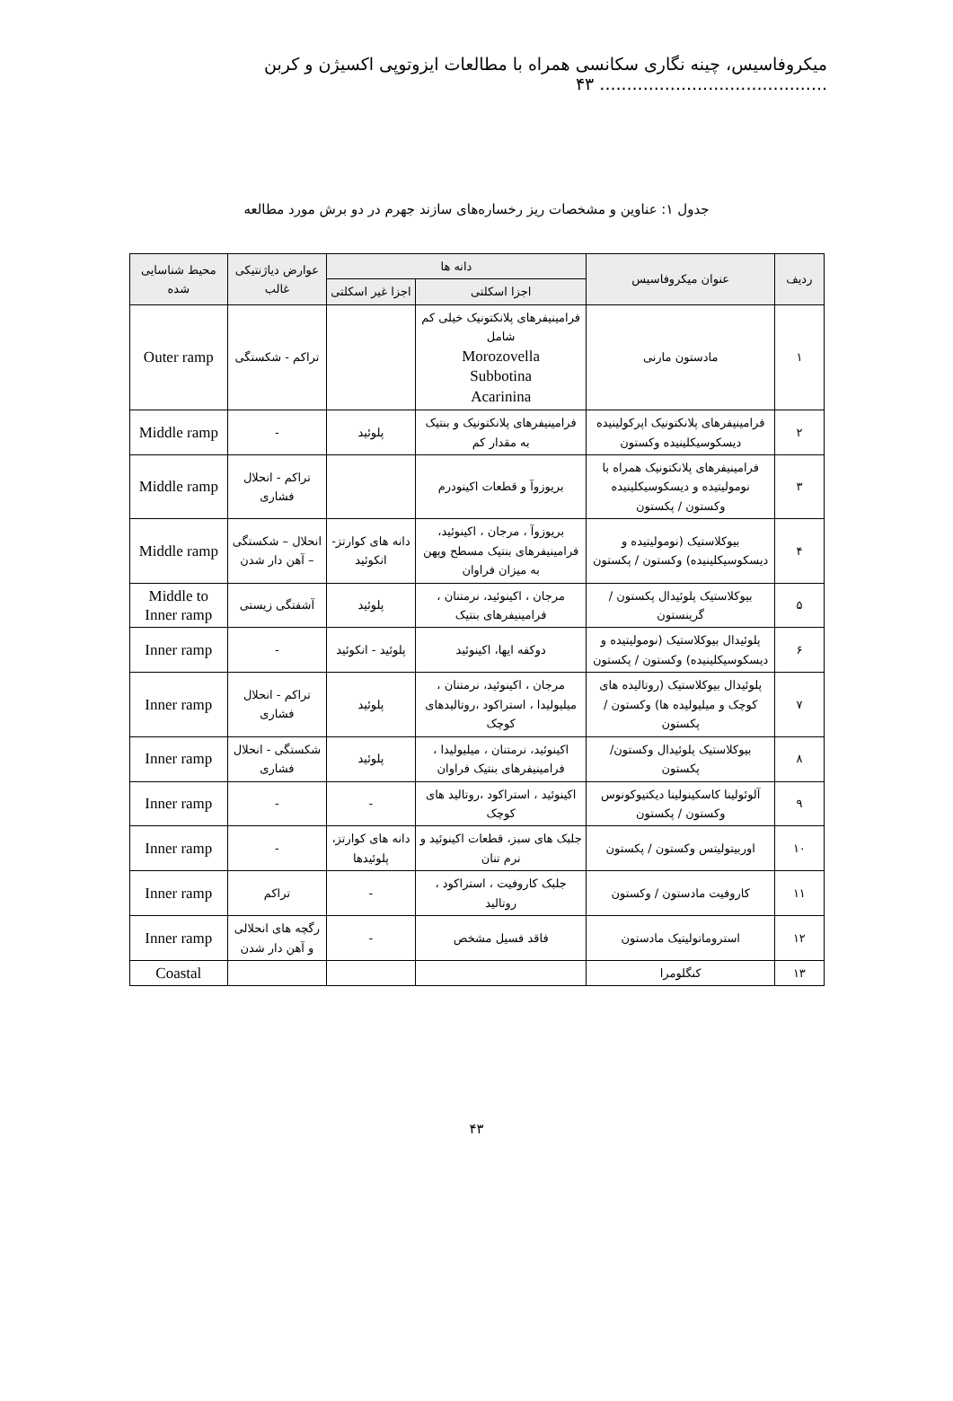میکروفاسیس، چینه نگاری سکانسی همراه با مطالعات ایزوتوپی اکسیژن و کربن .......................................... ۴۳
جدول ۱: عناوین و مشخصات ریز رخساره‌های سازند جهرم در دو برش مورد مطالعه
| ردیف | عنوان میکروفاسیس | دانه ها | | عوارض دیاژنتیکی غالب | محیط شناسایی شده |
| --- | --- | --- | --- | --- | --- |
| | | اجزا اسکلتی | اجزا غیر اسکلتی | | |
| ۱ | مادستون مارنی | فرامینیفرهای پلانکتونیک خیلی کم شامل Morozovella Subbotina Acarinina | | تراکم - شکستگی | Outer ramp |
| ۲ | فرامینیفرهای پلانکتونیک اپرکولینیده دیسکوسیکلینیده وکستون | فرامینیفرهای پلانکتونیک و بنتیک به مقدار کم | پلوئید | - | Middle ramp |
| ۳ | فرامینیفرهای پلانکتونیک همراه با نومولیتیده و دیسکوسیکلینیده وکستون / پکستون | بریوزوآ و قطعات اکینودرم | | تراکم - انحلال فشاری | Middle ramp |
| ۴ | بیوکلاستیک (نومولیتیده و دیسکوسیکلینیده) وکستون / پکستون | بریوزوآ ، مرجان ، اکینوئید، فرامینیفرهای بنتیک مسطح وپهن به میزان فراوان | دانه های کوارتز- انکوئید | انحلال – شکستگی – آهن دار شدن | Middle ramp |
| ۵ | بیوکلاستیک پلوئیدال پکستون / گرینستون | مرجان ، اکینوئید، نرمتنان ، فرامینیفرهای بنتیک | پلوئید | آشفتگی زیستی | Middle to Inner ramp |
| ۶ | پلوئیدال بیوکلاستیک (نومولیتیده و دیسکوسیکلینیده) وکستون / پکستون | دوکفه ایها، اکینوئید | پلوئید - انکوئید | - | Inner ramp |
| ۷ | پلوئیدال بیوکلاستیک (روتالیده های کوچک و میلیولیده ها) وکستون / پکستون | مرجان ، اکینوئید، نرمتنان ، میلیولیدا ، استراکود ،روتالیدهای کوچک | پلوئید | تراکم - انحلال فشاری | Inner ramp |
| ۸ | بیوکلاستیک پلوئیدال وکستون/ پکستون | اکینوئید، نرمتنان ، میلیولیدا ، فرامینیفرهای بنتیک فراوان | پلوئید | شکستگی - انحلال فشاری | Inner ramp |
| ۹ | آلوئولینا کاسکینولینا دیکتیوکونوس وکستون / پکستون | اکینوئید ، استراکود ،روتالید های کوچک | - | - | Inner ramp |
| ۱۰ | اوربیتولیتس وکستون / پکستون | جلبک های سبز، قطعات اکینوئید و نرم تنان | دانه های کوارتز، پلوئیدها | - | Inner ramp |
| ۱۱ | کاروفیت مادستون / وکستون | جلبک کاروفیت ، استراکود ، روتالید | - | تراکم | Inner ramp |
| ۱۲ | استروماتولیتیک مادستون | فاقد فسیل مشخص | - | رگچه های انحلالی و آهن دار شدن | Inner ramp |
| ۱۳ | کنگلومرا | | | | Coastal |
۴۳